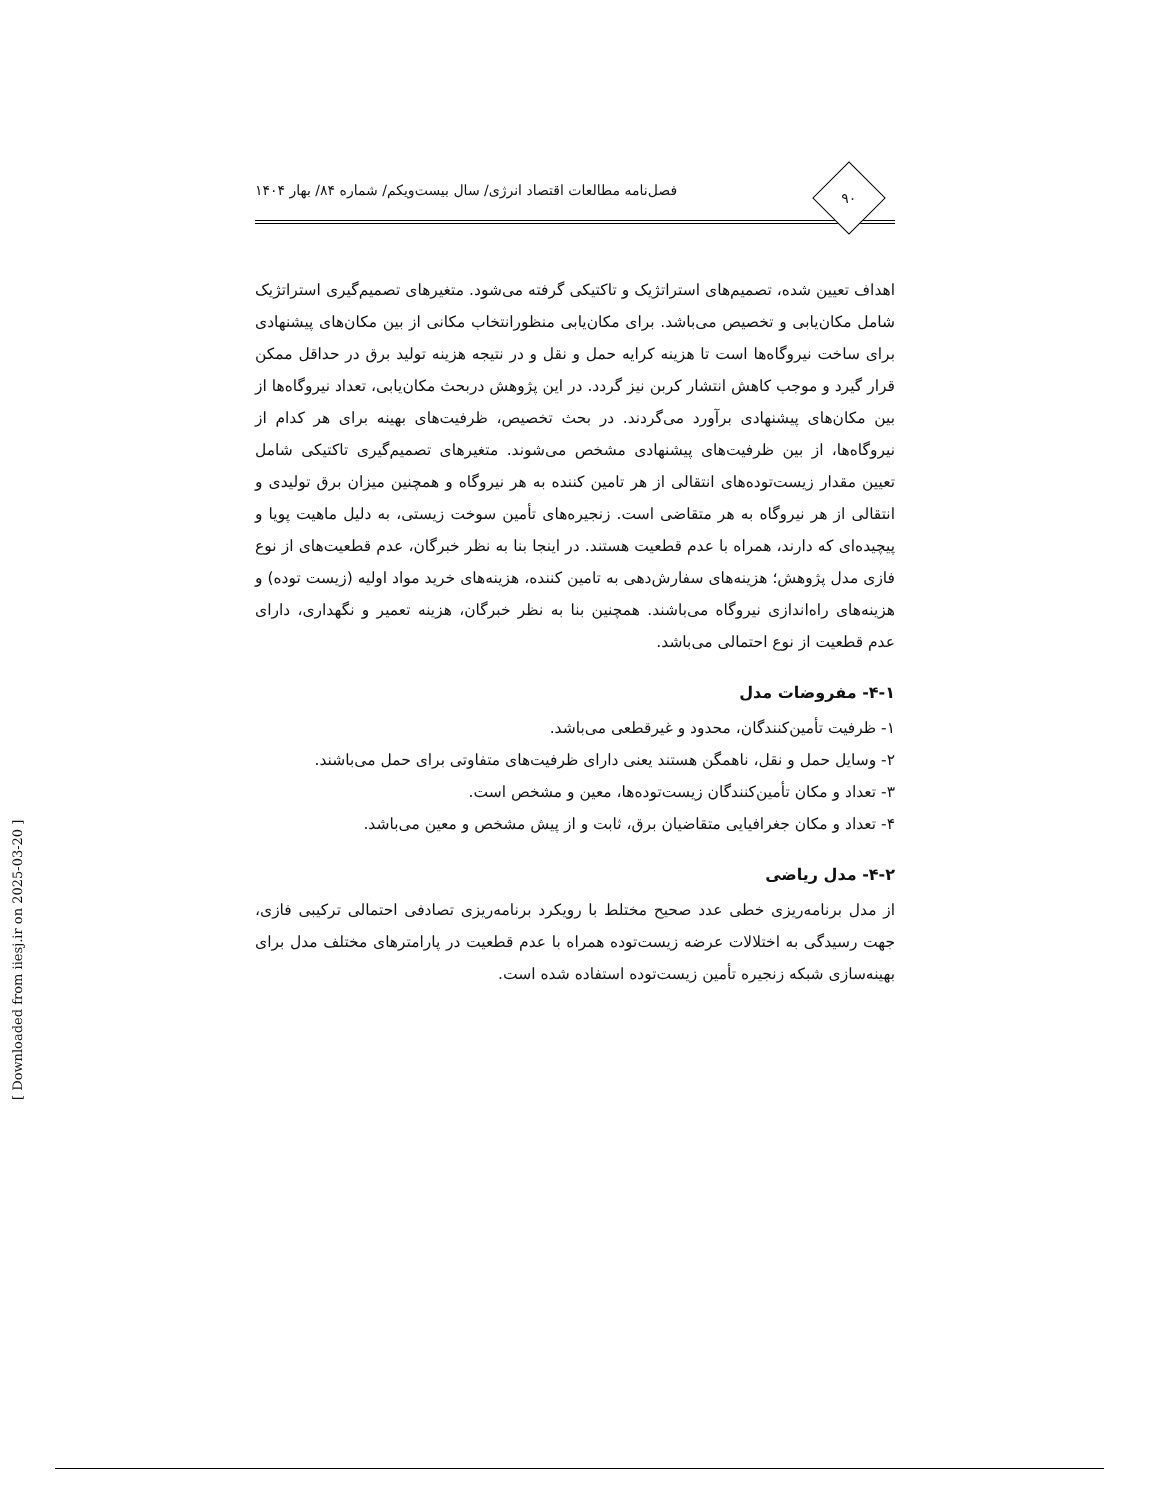۹۰
فصل‌نامه مطالعات اقتصاد انرژی/ سال بیست‌ویکم/ شماره ۸۴/ بهار ۱۴۰۴
اهداف تعیین شده، تصمیم‌های استراتژیک و تاکتیکی گرفته می‌شود. متغیرهای تصمیم‌گیری استراتژیک شامل مکان‌یابی و تخصیص می‌باشد. برای مکان‌یابی منظورانتخاب مکانی از بین مکان‌های پیشنهادی برای ساخت نیروگاه‌ها است تا هزینه کرایه حمل و نقل و در نتیجه هزینه تولید برق در حداقل ممکن قرار گیرد و موجب کاهش انتشار کربن نیز گردد. در این پژوهش دربحث مکان‌یابی، تعداد نیروگاه‌ها از بین مکان‌های پیشنهادی برآورد می‌گردند. در بحث تخصیص، ظرفیت‌های بهینه برای هر کدام از نیروگاه‌ها، از بین ظرفیت‌های پیشنهادی مشخص می‌شوند. متغیرهای تصمیم‌گیری تاکتیکی شامل تعیین مقدار زیست‌توده‌های انتقالی از هر تامین کننده به هر نیروگاه و همچنین میزان برق تولیدی و انتقالی از هر نیروگاه به هر متقاضی است. زنجیره‌های تأمین سوخت زیستی، به دلیل ماهیت پویا و پیچیده‌ای که دارند، همراه با عدم قطعیت هستند. در اینجا بنا به نظر خبرگان، عدم قطعیت‌های از نوع فازی مدل پژوهش؛ هزینه‌های سفارش‌دهی به تامین کننده، هزینه‌های خرید مواد اولیه (زیست توده) و هزینه‌های راه‌اندازی نیروگاه می‌باشند. همچنین بنا به نظر خبرگان، هزینه تعمیر و نگهداری، دارای عدم قطعیت از نوع احتمالی می‌باشد.
۴-۱- مفروضات مدل
۱- ظرفیت تأمین‌کنندگان، محدود و غیرقطعی می‌باشد.
۲- وسایل حمل و نقل، ناهمگن هستند یعنی دارای ظرفیت‌های متفاوتی برای حمل می‌باشند.
۳- تعداد و مکان تأمین‌کنندگان زیست‌توده‌ها، معین و مشخص است.
۴- تعداد و مکان جغرافیایی متقاضیان برق، ثابت و از پیش مشخص و معین می‌باشد.
۴-۲- مدل ریاضی
از مدل برنامه‌ریزی خطی عدد صحیح مختلط با رویکرد برنامه‌ریزی تصادفی احتمالی ترکیبی فازی، جهت رسیدگی به اختلالات عرضه زیست‌توده همراه با عدم قطعیت در پارامترهای مختلف مدل برای بهینه‌سازی شبکه زنجیره تأمین زیست‌توده استفاده شده است.
[ Downloaded from iiesj.ir on 2025-03-20 ]